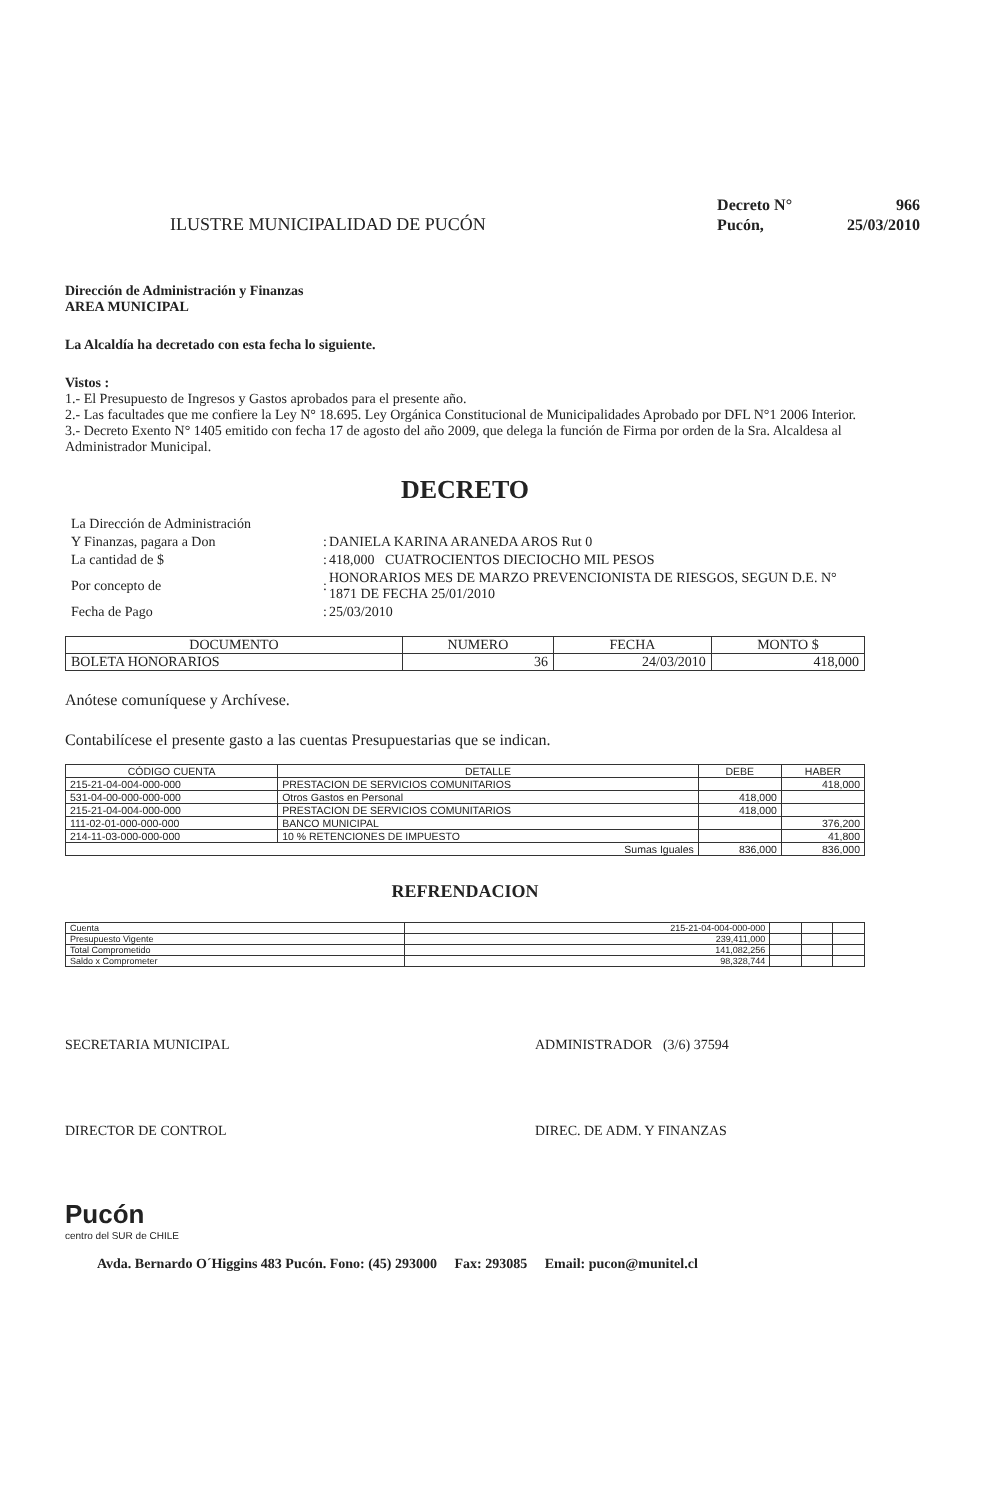ILUSTRE MUNICIPALIDAD DE PUCÓN
| Decreto N° | 966 |
| Pucón, | 25/03/2010 |
Dirección de Administración y Finanzas
AREA MUNICIPAL
La Alcaldía ha decretado con esta fecha lo siguiente.
Vistos :
1.- El Presupuesto de Ingresos y Gastos aprobados para el presente año.
2.- Las facultades que me confiere la Ley N° 18.695. Ley Orgánica Constitucional de Municipalidades Aprobado por DFL N°1 2006 Interior.
3.- Decreto Exento N° 1405 emitido con fecha 17 de agosto del año 2009, que delega la función de Firma por orden de la Sra. Alcaldesa al Administrador Municipal.
DECRETO
| La Dirección de Administración | | |
| Y Finanzas, pagara a Don | : | DANIELA KARINA ARANEDA AROS Rut 0 |
| La cantidad de $ | : | 418,000 CUATROCIENTOS DIECIOCHO MIL PESOS |
| Por concepto de | : | HONORARIOS MES DE MARZO PREVENCIONISTA DE RIESGOS, SEGUN D.E. N° 1871 DE FECHA 25/01/2010 |
| Fecha de Pago | : | 25/03/2010 |
| DOCUMENTO | NUMERO | FECHA | MONTO $ |
| --- | --- | --- | --- |
| BOLETA HONORARIOS | 36 | 24/03/2010 | 418,000 |
Anótese comuníquese y Archívese.
Contabilícese el presente gasto a las cuentas Presupuestarias que se indican.
| CÓDIGO CUENTA | DETALLE | DEBE | HABER |
| --- | --- | --- | --- |
| 215-21-04-004-000-000 | PRESTACION DE SERVICIOS COMUNITARIOS | | 418,000 |
| 531-04-00-000-000-000 | Otros Gastos en Personal | 418,000 | |
| 215-21-04-004-000-000 | PRESTACION DE SERVICIOS COMUNITARIOS | 418,000 | |
| 111-02-01-000-000-000 | BANCO MUNICIPAL | | 376,200 |
| 214-11-03-000-000-000 | 10 % RETENCIONES DE IMPUESTO | | 41,800 |
| Sumas Iguales | | 836,000 | 836,000 |
REFRENDACION
| Cuenta | 215-21-04-004-000-000 | | | |
| Presupuesto Vigente | 239,411,000 | | | |
| Total Comprometido | 141,082,256 | | | |
| Saldo x Comprometer | 98,328,744 | | | |
SECRETARIA MUNICIPAL ADMINISTRADOR (3/6) 37594
DIRECTOR DE CONTROL DIREC. DE ADM. Y FINANZAS
Pucón
centro del SUR de CHILE
Avda. Bernardo O´Higgins 483 Pucón. Fono: (45) 293000 Fax: 293085 Email: pucon@munitel.cl